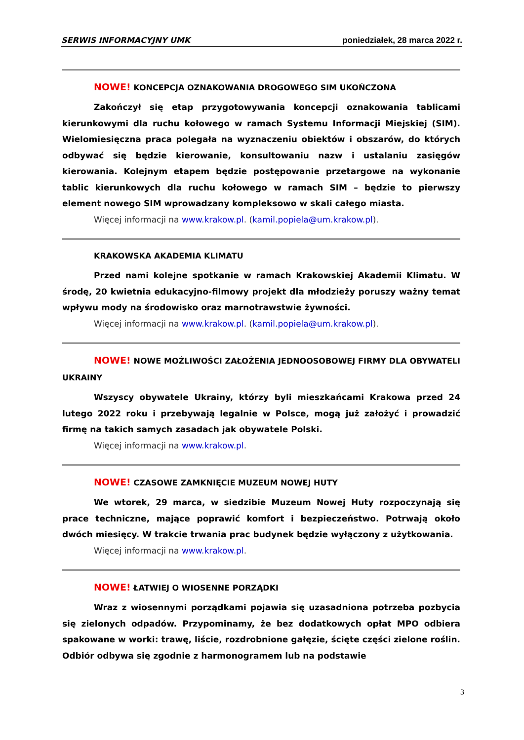SERWIS INFORMACYJNY UMK poniedziałek, 28 marca 2022 r.
NOWE! KONCEPCJA OZNAKOWANIA DROGOWEGO SIM UKOŃCZONA
Zakończył się etap przygotowywania koncepcji oznakowania tablicami kierunkowymi dla ruchu kołowego w ramach Systemu Informacji Miejskiej (SIM). Wielomiesięczna praca polegała na wyznaczeniu obiektów i obszarów, do których odbywać się będzie kierowanie, konsultowaniu nazw i ustalaniu zasięgów kierowania. Kolejnym etapem będzie postępowanie przetargowe na wykonanie tablic kierunkowych dla ruchu kołowego w ramach SIM – będzie to pierwszy element nowego SIM wprowadzany kompleksowo w skali całego miasta.
Więcej informacji na www.krakow.pl. (kamil.popiela@um.krakow.pl).
KRAKOWSKA AKADEMIA KLIMATU
Przed nami kolejne spotkanie w ramach Krakowskiej Akademii Klimatu. W środę, 20 kwietnia edukacyjno-filmowy projekt dla młodzieży poruszy ważny temat wpływu mody na środowisko oraz marnotrawstwie żywności.
Więcej informacji na www.krakow.pl. (kamil.popiela@um.krakow.pl).
NOWE! NOWE MOŻLIWOŚCI ZAŁOŻENIA JEDNOOSOBOWEJ FIRMY DLA OBYWATELI UKRAINY
Wszyscy obywatele Ukrainy, którzy byli mieszkańcami Krakowa przed 24 lutego 2022 roku i przebywają legalnie w Polsce, mogą już założyć i prowadzić firmę na takich samych zasadach jak obywatele Polski.
Więcej informacji na www.krakow.pl.
NOWE! CZASOWE ZAMKNIĘCIE MUZEUM NOWEJ HUTY
We wtorek, 29 marca, w siedzibie Muzeum Nowej Huty rozpoczynają się prace techniczne, mające poprawić komfort i bezpieczeństwo. Potrwają około dwóch miesięcy. W trakcie trwania prac budynek będzie wyłączony z użytkowania.
Więcej informacji na www.krakow.pl.
NOWE! ŁATWIEJ O WIOSENNE PORZĄDKI
Wraz z wiosennymi porządkami pojawia się uzasadniona potrzeba pozbycia się zielonych odpadów. Przypominamy, że bez dodatkowych opłat MPO odbiera spakowane w worki: trawę, liście, rozdrobnione gałęzie, ścięte części zielone roślin. Odbiór odbywa się zgodnie z harmonogramem lub na podstawie
3